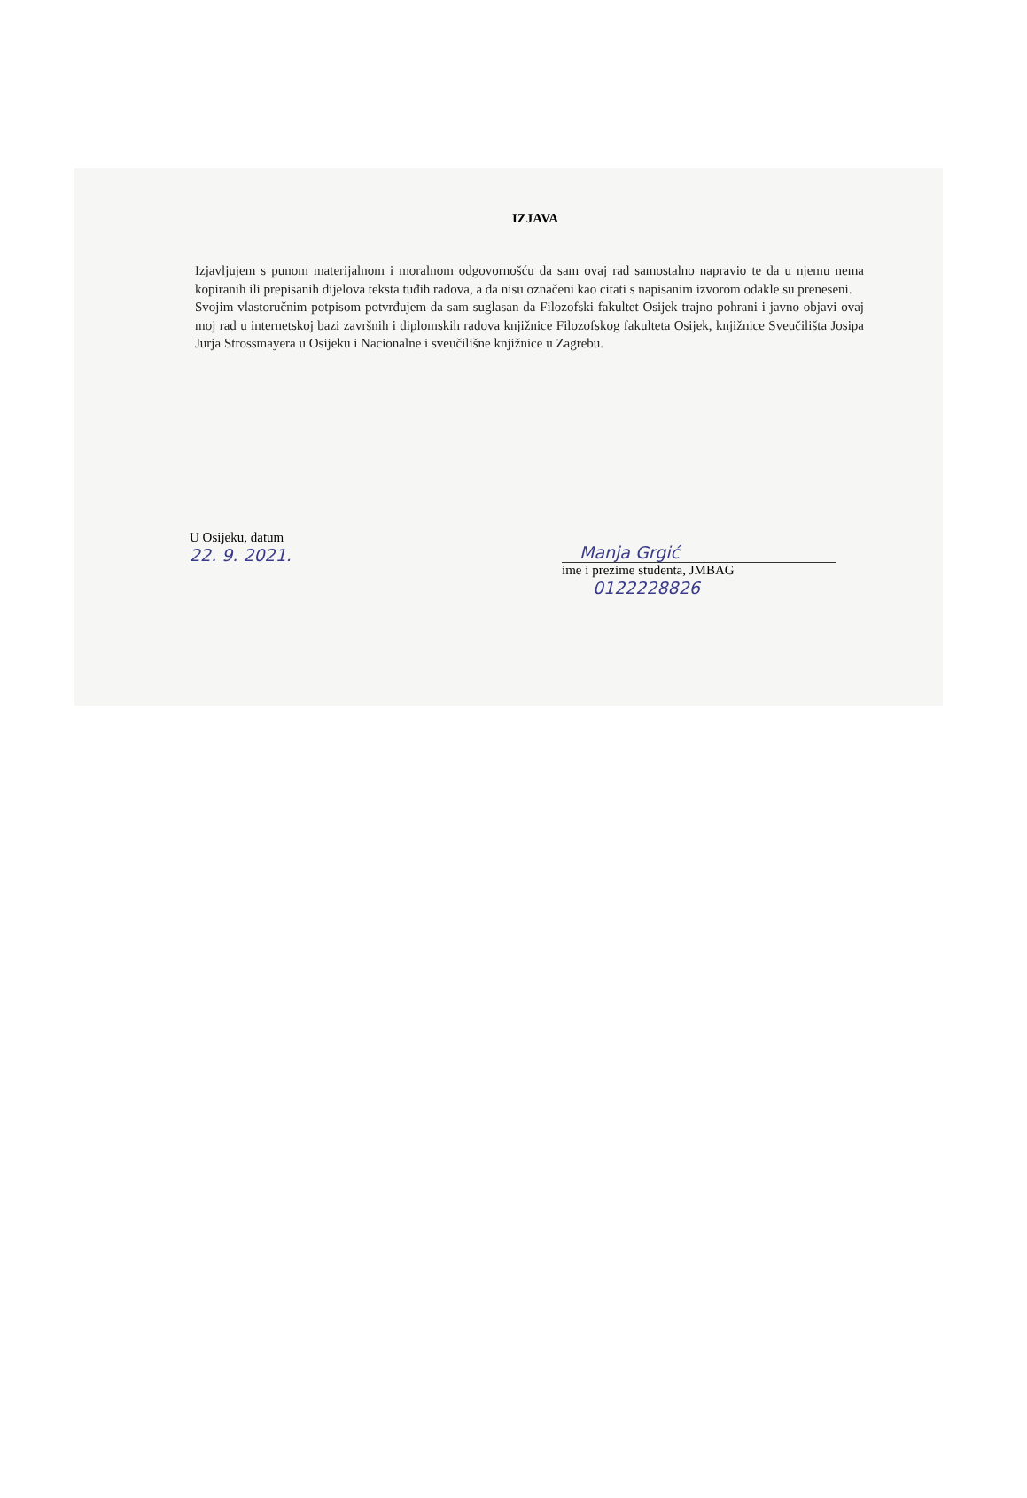IZJAVA
Izjavljujem s punom materijalnom i moralnom odgovornošću da sam ovaj rad samostalno napravio te da u njemu nema kopiranih ili prepisanih dijelova teksta tuđih radova, a da nisu označeni kao citati s napisanim izvorom odakle su preneseni.
Svojim vlastoručnim potpisom potvrđujem da sam suglasan da Filozofski fakultet Osijek trajno pohrani i javno objavi ovaj moj rad u internetskoj bazi završnih i diplomskih radova knjižnice Filozofskog fakulteta Osijek, knjižnice Sveučilišta Josipa Jurja Strossmayera u Osijeku i Nacionalne i sveučilišne knjižnice u Zagrebu.
U Osijeku, datum
22. 9. 2021.
Manja Grgić
ime i prezime studenta, JMBAG
0122228826